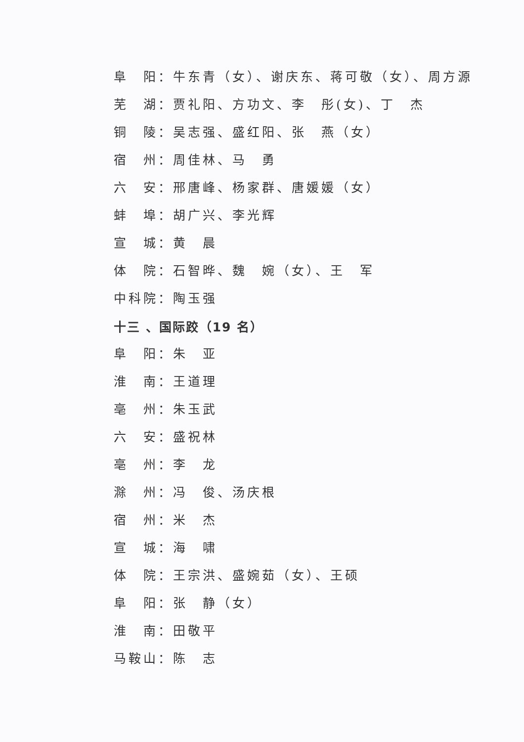阜　阳：牛东青（女）、谢庆东、蒋可敬（女）、周方源
芜　湖：贾礼阳、方功文、李　彤(女)、丁　杰
铜　陵：吴志强、盛红阳、张　燕（女）
宿　州：周佳林、马　勇
六　安：邢唐峰、杨家群、唐媛媛（女）
蚌　埠：胡广兴、李光辉
宣　城：黄　晨
体　院：石智晔、魏　婉（女）、王　军
中科院：陶玉强
十三 、国际跤（19 名）
阜　阳：朱　亚
淮　南：王道理
亳　州：朱玉武
六　安：盛祝林
亳　州：李　龙
滁　州：冯　俊、汤庆根
宿　州：米　杰
宣　城：海　啸
体　院：王宗洪、盛婉茹（女）、王硕
阜　阳：张　静（女）
淮　南：田敬平
马鞍山：陈　志